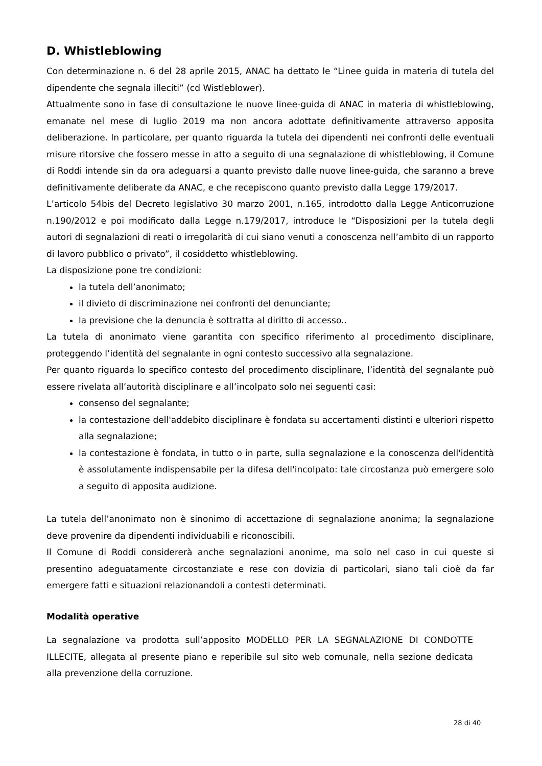D. Whistleblowing
Con determinazione n. 6 del 28 aprile 2015, ANAC ha dettato le “Linee guida in materia di tutela del dipendente che segnala illeciti” (cd Wistleblower).
Attualmente sono in fase di consultazione le nuove linee-guida di ANAC in materia di whistleblowing, emanate nel mese di luglio 2019 ma non ancora adottate definitivamente attraverso apposita deliberazione. In particolare, per quanto riguarda la tutela dei dipendenti nei confronti delle eventuali misure ritorsive che fossero messe in atto a seguito di una segnalazione di whistleblowing, il Comune di Roddi intende sin da ora adeguarsi a quanto previsto dalle nuove linee-guida, che saranno a breve definitivamente deliberate da ANAC, e che recepiscono quanto previsto dalla Legge 179/2017.
L’articolo 54bis del Decreto legislativo 30 marzo 2001, n.165, introdotto dalla Legge Anticorruzione n.190/2012 e poi modificato dalla Legge n.179/2017, introduce le “Disposizioni per la tutela degli autori di segnalazioni di reati o irregolarità di cui siano venuti a conoscenza nell’ambito di un rapporto di lavoro pubblico o privato”, il cosiddetto whistleblowing.
La disposizione pone tre condizioni:
la tutela dell’anonimato;
il divieto di discriminazione nei confronti del denunciante;
la previsione che la denuncia è sottratta al diritto di accesso..
La tutela di anonimato viene garantita con specifico riferimento al procedimento disciplinare, proteggendo l’identità del segnalante in ogni contesto successivo alla segnalazione.
Per quanto riguarda lo specifico contesto del procedimento disciplinare, l’identità del segnalante può essere rivelata all’autorità disciplinare e all’incolpato solo nei seguenti casi:
consenso del segnalante;
la contestazione dell'addebito disciplinare è fondata su accertamenti distinti e ulteriori rispetto alla segnalazione;
la contestazione è fondata, in tutto o in parte, sulla segnalazione e la conoscenza dell'identità è assolutamente indispensabile per la difesa dell'incolpato: tale circostanza può emergere solo a seguito di apposita audizione.
La tutela dell’anonimato non è sinonimo di accettazione di segnalazione anonima; la segnalazione deve provenire da dipendenti individuabili e riconoscibili.
Il Comune di Roddi considererà anche segnalazioni anonime, ma solo nel caso in cui queste si presentino adeguatamente circostanziate e rese con dovizia di particolari, siano tali cioè da far emergere fatti e situazioni relazionandoli a contesti determinati.
Modalità operative
La segnalazione va prodotta sull’apposito MODELLO PER LA SEGNALAZIONE DI CONDOTTE ILLECITE, allegata al presente piano e reperibile sul sito web comunale, nella sezione dedicata alla prevenzione della corruzione.
28 di 40